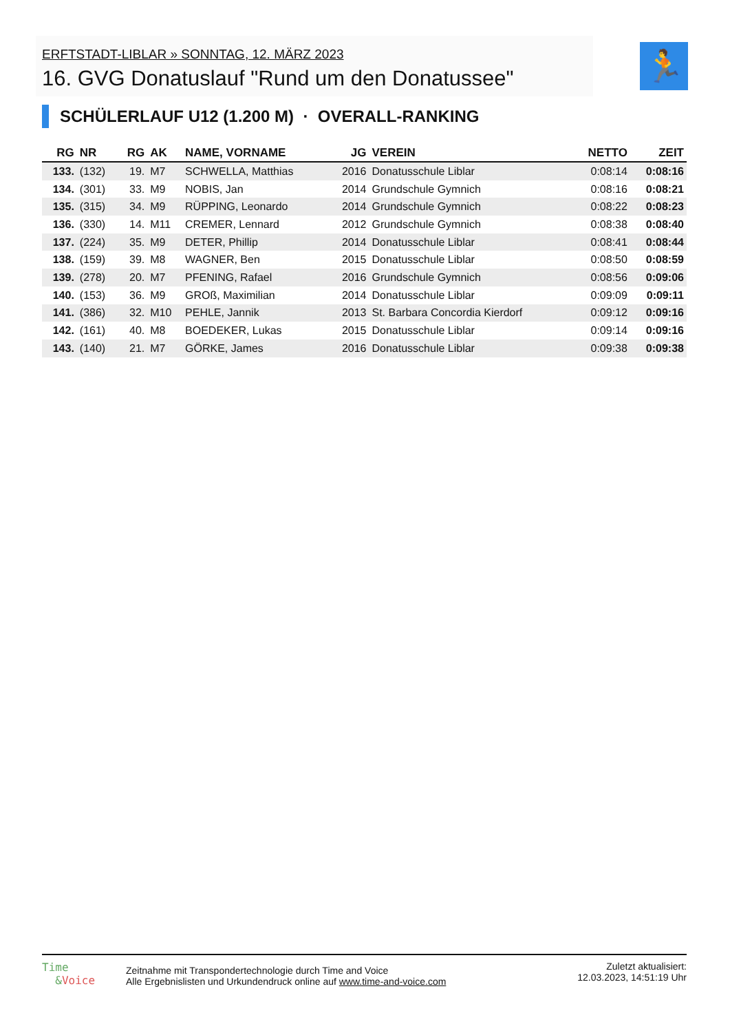ERFTSTADT-LIBLAR » SONNTAG, 12. MÄRZ 2023
16. GVG Donatuslauf "Rund um den Donatussee"
🏃
SCHÜLERLAUF U12 (1.200 M) · OVERALL-RANKING
| RG | NR | RG | AK | NAME, VORNAME | JG | VEREIN | NETTO | ZEIT |
| --- | --- | --- | --- | --- | --- | --- | --- | --- |
| 133. | (132) | 19. | M7 | SCHWELLA, Matthias | 2016 | Donatusschule Liblar | 0:08:14 | 0:08:16 |
| 134. | (301) | 33. | M9 | NOBIS, Jan | 2014 | Grundschule Gymnich | 0:08:16 | 0:08:21 |
| 135. | (315) | 34. | M9 | RÜPPING, Leonardo | 2014 | Grundschule Gymnich | 0:08:22 | 0:08:23 |
| 136. | (330) | 14. | M11 | CREMER, Lennard | 2012 | Grundschule Gymnich | 0:08:38 | 0:08:40 |
| 137. | (224) | 35. | M9 | DETER, Phillip | 2014 | Donatusschule Liblar | 0:08:41 | 0:08:44 |
| 138. | (159) | 39. | M8 | WAGNER, Ben | 2015 | Donatusschule Liblar | 0:08:50 | 0:08:59 |
| 139. | (278) | 20. | M7 | PFENING, Rafael | 2016 | Grundschule Gymnich | 0:08:56 | 0:09:06 |
| 140. | (153) | 36. | M9 | GROß, Maximilian | 2014 | Donatusschule Liblar | 0:09:09 | 0:09:11 |
| 141. | (386) | 32. | M10 | PEHLE, Jannik | 2013 | St. Barbara Concordia Kierdorf | 0:09:12 | 0:09:16 |
| 142. | (161) | 40. | M8 | BOEDEKER, Lukas | 2015 | Donatusschule Liblar | 0:09:14 | 0:09:16 |
| 143. | (140) | 21. | M7 | GÖRKE, James | 2016 | Donatusschule Liblar | 0:09:38 | 0:09:38 |
Time
&Voice
Zeitnahme mit Transpondertechnologie durch Time and Voice
Alle Ergebnislisten und Urkundendruck online auf www.time-and-voice.com
Zuletzt aktualisiert:
12.03.2023, 14:51:19 Uhr